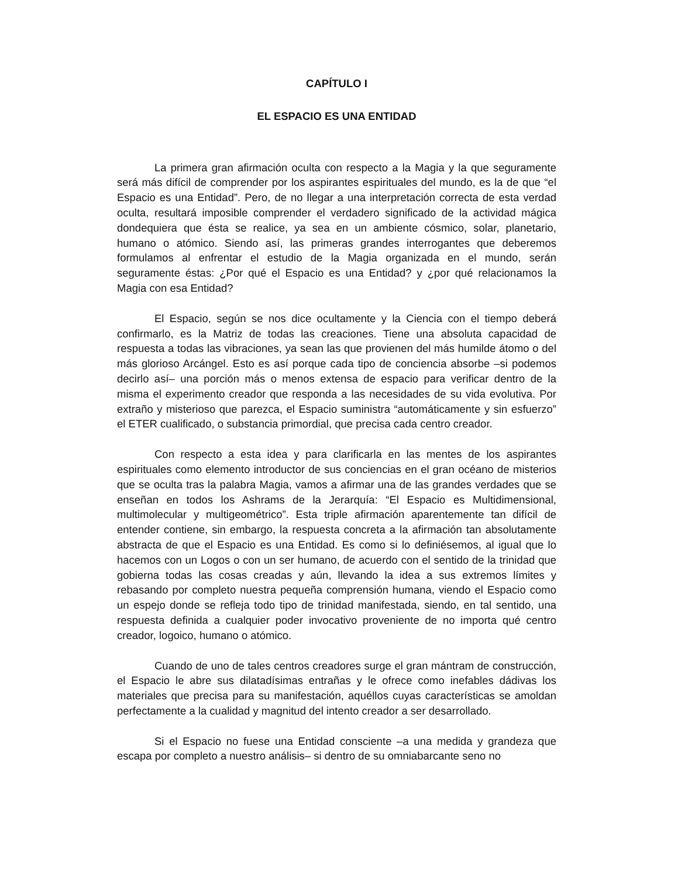CAPÍTULO I
EL ESPACIO ES UNA ENTIDAD
La primera gran afirmación oculta con respecto a la Magia y la que seguramente será más difícil de comprender por los aspirantes espirituales del mundo, es la de que “el Espacio es una Entidad”. Pero, de no llegar a una interpretación correcta de esta verdad oculta, resultará imposible comprender el verdadero significado de la actividad mágica dondequiera que ésta se realice, ya sea en un ambiente cósmico, solar, planetario, humano o atómico. Siendo así, las primeras grandes interrogantes que deberemos formulamos al enfrentar el estudio de la Magia organizada en el mundo, serán seguramente éstas: ¿Por qué el Espacio es una Entidad? y ¿por qué relacionamos la Magia con esa Entidad?
El Espacio, según se nos dice ocultamente y la Ciencia con el tiempo deberá confirmarlo, es la Matriz de todas las creaciones. Tiene una absoluta capacidad de respuesta a todas las vibraciones, ya sean las que provienen del más humilde átomo o del más glorioso Arcángel. Esto es así porque cada tipo de conciencia absorbe –si podemos decirlo así– una porción más o menos extensa de espacio para verificar dentro de la misma el experimento creador que responda a las necesidades de su vida evolutiva. Por extraño y misterioso que parezca, el Espacio suministra “automáticamente y sin esfuerzo” el ETER cualificado, o substancia primordial, que precisa cada centro creador.
Con respecto a esta idea y para clarificarla en las mentes de los aspirantes espirituales como elemento introductor de sus conciencias en el gran océano de misterios que se oculta tras la palabra Magia, vamos a afirmar una de las grandes verdades que se enseñan en todos los Ashrams de la Jerarquía: “El Espacio es Multidimensional, multimolecular y multigeométrico”. Esta triple afirmación aparentemente tan difícil de entender contiene, sin embargo, la respuesta concreta a la afirmación tan absolutamente abstracta de que el Espacio es una Entidad. Es como si lo definiésemos, al igual que lo hacemos con un Logos o con un ser humano, de acuerdo con el sentido de la trinidad que gobierna todas las cosas creadas y aún, llevando la idea a sus extremos límites y rebasando por completo nuestra pequeña comprensión humana, viendo el Espacio como un espejo donde se refleja todo tipo de trinidad manifestada, siendo, en tal sentido, una respuesta definida a cualquier poder invocativo proveniente de no importa qué centro creador, logoico, humano o atómico.
Cuando de uno de tales centros creadores surge el gran mántram de construcción, el Espacio le abre sus dilatadísimas entrañas y le ofrece como inefables dádivas los materiales que precisa para su manifestación, aquéllos cuyas características se amoldan perfectamente a la cualidad y magnitud del intento creador a ser desarrollado.
Si el Espacio no fuese una Entidad consciente –a una medida y grandeza que escapa por completo a nuestro análisis– si dentro de su omniabarcante seno no